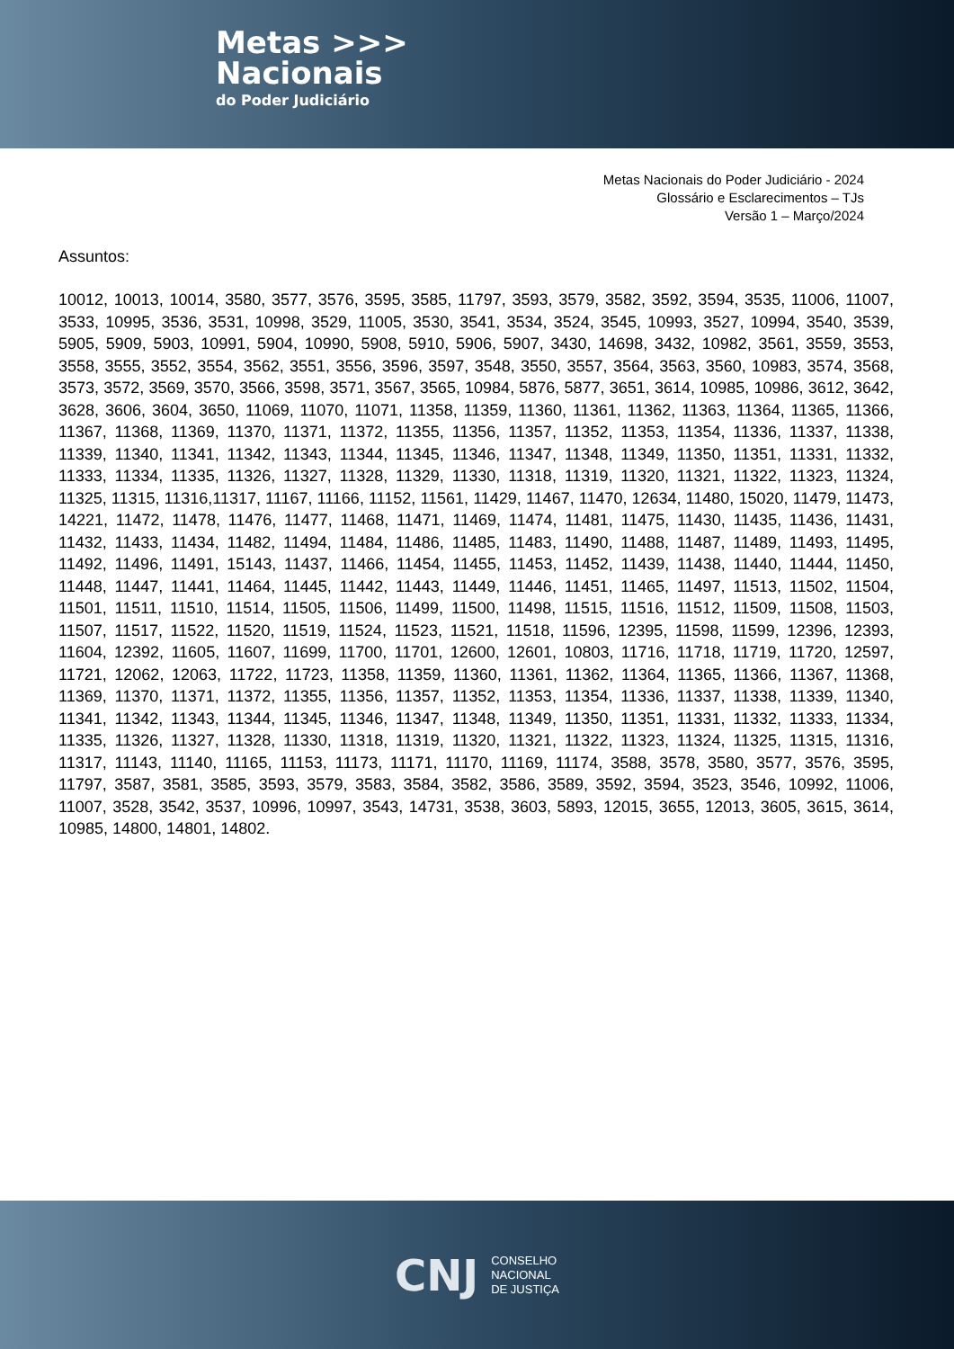Metas >>>
Nacionais
do Poder Judiciário
Metas Nacionais do Poder Judiciário - 2024
Glossário e Esclarecimentos – TJs
Versão 1 – Março/2024
Assuntos:
10012, 10013, 10014, 3580, 3577, 3576, 3595, 3585, 11797, 3593, 3579, 3582, 3592, 3594, 3535, 11006, 11007, 3533, 10995, 3536, 3531, 10998, 3529, 11005, 3530, 3541, 3534, 3524, 3545, 10993, 3527, 10994, 3540, 3539, 5905, 5909, 5903, 10991, 5904, 10990, 5908, 5910, 5906, 5907, 3430, 14698, 3432, 10982, 3561, 3559, 3553, 3558, 3555, 3552, 3554, 3562, 3551, 3556, 3596, 3597, 3548, 3550, 3557, 3564, 3563, 3560, 10983, 3574, 3568, 3573, 3572, 3569, 3570, 3566, 3598, 3571, 3567, 3565, 10984, 5876, 5877, 3651, 3614, 10985, 10986, 3612, 3642, 3628, 3606, 3604, 3650, 11069, 11070, 11071, 11358, 11359, 11360, 11361, 11362, 11363, 11364, 11365, 11366, 11367, 11368, 11369, 11370, 11371, 11372, 11355, 11356, 11357, 11352, 11353, 11354, 11336, 11337, 11338, 11339, 11340, 11341, 11342, 11343, 11344, 11345, 11346, 11347, 11348, 11349, 11350, 11351, 11331, 11332, 11333, 11334, 11335, 11326, 11327, 11328, 11329, 11330, 11318, 11319, 11320, 11321, 11322, 11323, 11324, 11325, 11315, 11316,11317, 11167, 11166, 11152, 11561, 11429, 11467, 11470, 12634, 11480, 15020, 11479, 11473, 14221, 11472, 11478, 11476, 11477, 11468, 11471, 11469, 11474, 11481, 11475, 11430, 11435, 11436, 11431, 11432, 11433, 11434, 11482, 11494, 11484, 11486, 11485, 11483, 11490, 11488, 11487, 11489, 11493, 11495, 11492, 11496, 11491, 15143, 11437, 11466, 11454, 11455, 11453, 11452, 11439, 11438, 11440, 11444, 11450, 11448, 11447, 11441, 11464, 11445, 11442, 11443, 11449, 11446, 11451, 11465, 11497, 11513, 11502, 11504, 11501, 11511, 11510, 11514, 11505, 11506, 11499, 11500, 11498, 11515, 11516, 11512, 11509, 11508, 11503, 11507, 11517, 11522, 11520, 11519, 11524, 11523, 11521, 11518, 11596, 12395, 11598, 11599, 12396, 12393, 11604, 12392, 11605, 11607, 11699, 11700, 11701, 12600, 12601, 10803, 11716, 11718, 11719, 11720, 12597, 11721, 12062, 12063, 11722, 11723, 11358, 11359, 11360, 11361, 11362, 11364, 11365, 11366, 11367, 11368, 11369, 11370, 11371, 11372, 11355, 11356, 11357, 11352, 11353, 11354, 11336, 11337, 11338, 11339, 11340, 11341, 11342, 11343, 11344, 11345, 11346, 11347, 11348, 11349, 11350, 11351, 11331, 11332, 11333, 11334, 11335, 11326, 11327, 11328, 11330, 11318, 11319, 11320, 11321, 11322, 11323, 11324, 11325, 11315, 11316, 11317, 11143, 11140, 11165, 11153, 11173, 11171, 11170, 11169, 11174, 3588, 3578, 3580, 3577, 3576, 3595, 11797, 3587, 3581, 3585, 3593, 3579, 3583, 3584, 3582, 3586, 3589, 3592, 3594, 3523, 3546, 10992, 11006, 11007, 3528, 3542, 3537, 10996, 10997, 3543, 14731, 3538, 3603, 5893, 12015, 3655, 12013, 3605, 3615, 3614, 10985, 14800, 14801, 14802.
CNJ
CONSELHO
NACIONAL
DE JUSTIÇA